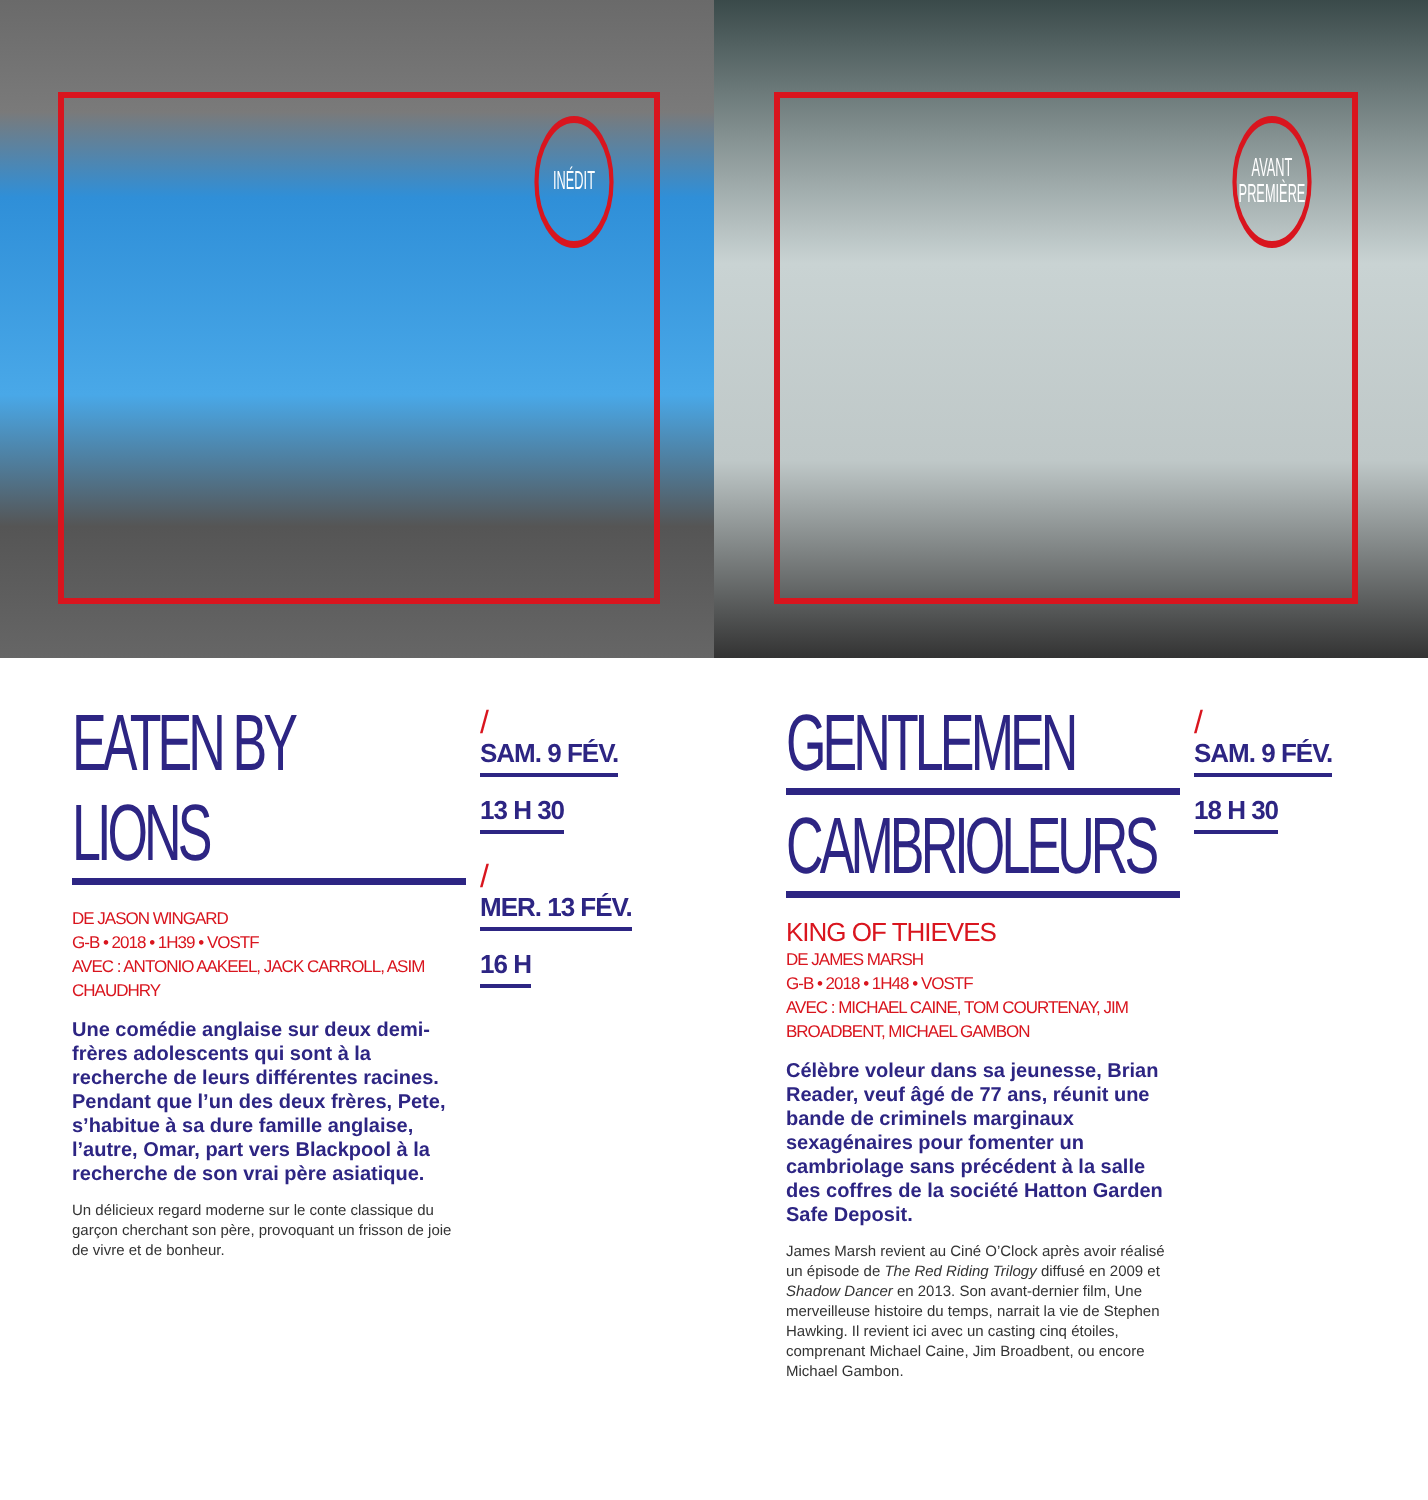INÉDIT
AVANT
PREMIÈRE
EATEN BY LIONS
DE JASON WINGARD
G-B • 2018 • 1H39 • VOSTF
AVEC : ANTONIO AAKEEL, JACK CARROLL, ASIM CHAUDHRY
Une comédie anglaise sur deux demi-frères adolescents qui sont à la recherche de leurs différentes racines. Pendant que l’un des deux frères, Pete, s’habitue à sa dure famille anglaise, l’autre, Omar, part vers Blackpool à la recherche de son vrai père asiatique.
Un délicieux regard moderne sur le conte classique du garçon cherchant son père, provoquant un frisson de joie de vivre et de bonheur.
/
SAM. 9 FÉV.
13 H 30
/
MER. 13 FÉV.
16 H
GENTLEMEN
CAMBRIOLEURS
KING OF THIEVES
DE JAMES MARSH
G-B • 2018 • 1H48 • VOSTF
AVEC : MICHAEL CAINE, TOM COURTENAY, JIM BROADBENT, MICHAEL GAMBON
Célèbre voleur dans sa jeunesse, Brian Reader, veuf âgé de 77 ans, réunit une bande de criminels marginaux sexagénaires pour fomenter un cambriolage sans précédent à la salle des coffres de la société Hatton Garden Safe Deposit.
James Marsh revient au Ciné O’Clock après avoir réalisé un épisode de The Red Riding Trilogy diffusé en 2009 et Shadow Dancer en 2013. Son avant-dernier film, Une merveilleuse histoire du temps, narrait la vie de Stephen Hawking. Il revient ici avec un casting cinq étoiles, comprenant Michael Caine, Jim Broadbent, ou encore Michael Gambon.
/
SAM. 9 FÉV.
18 H 30